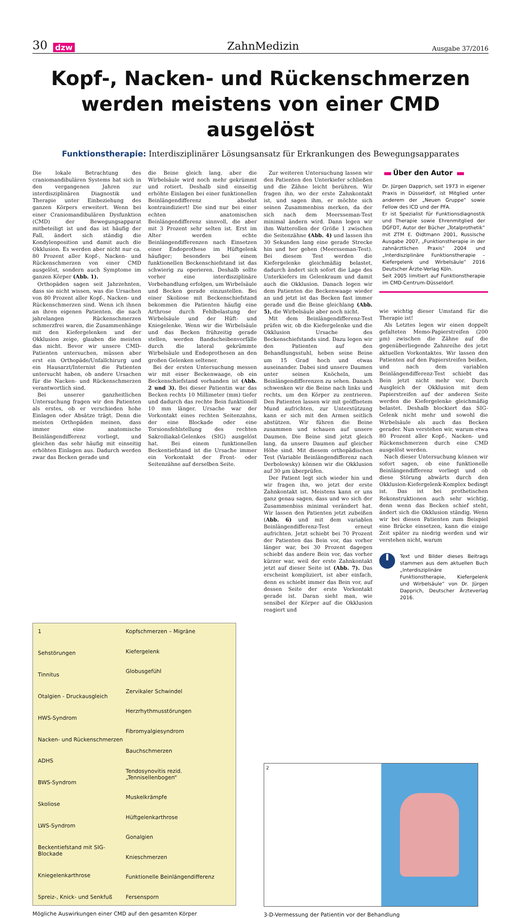30 dzw ZahnMedizin Ausgabe 37/2016
Kopf-, Nacken- und Rückenschmerzen
werden meistens von einer CMD ausgelöst
Funktionstherapie: Interdisziplinärer Lösungsansatz für Erkrankungen des Bewegungsapparates
Die lokale Betrachtung des craniomandibulären Systems hat sich in den vergangenen Jahren zur interdisziplinären Diagnostik und Therapie unter Einbeziehung des ganzen Körpers erweitert. Wenn bei einer Craniomandibulären Dysfunktion (CMD) der Bewegungsapparat mitbeteiligt ist und das ist häufig der Fall, ändert sich ständig die Kondylenposition und damit auch die Okklusion. Es werden aber nicht nur ca. 80 Prozent aller Kopf-, Nacken- und Rückenschmerzen von einer CMD ausgelöst, sondern auch Symptome im ganzen Körper (Abb. 1).
Orthopäden sagen seit Jahrzehnten, dass sie nicht wissen, was die Ursachen von 80 Prozent aller Kopf-, Nacken- und Rückenschmerzen sind. Wenn ich ihnen an ihren eigenen Patienten, die nach jahrelangen Rückenschmerzen schmerzfrei waren, die Zusammenhänge mit den Kiefergelenken und der Okklusion zeige, glauben die meisten das nicht. Bevor wir unsere CMD-Patienten untersuchen, müssen aber erst ein Orthopäde/Unfallchirurg und ein Hausarzt/Internist die Patienten untersucht haben, ob andere Ursachen für die Nacken- und Rückenschmerzen verantwortlich sind.
Bei unserer ganzheitlichen Untersuchung fragen wir den Patienten als erstes, ob er verschieden hohe Einlagen oder Absätze trägt. Denn die meisten Orthopäden meinen, dass immer eine anatomische Beinlängendifferenz vorliegt, und gleichen das sehr häufig mit einseitig erhöhten Einlagen aus. Dadurch werden zwar das Becken gerade und
die Beine gleich lang, aber die Wirbelsäule wird noch mehr gekrümmt und rotiert. Deshalb sind einseitig erhöhte Einlagen bei einer funktionellen Beinlängendifferenz absolut kontraindiziert! Die sind nur bei einer echten anatomischen Beinlängendifferenz sinnvoll, die aber mit 3 Prozent sehr selten ist. Erst im Alter werden echte Beinlängendifferenzen nach Einsetzen einer Endoprothese im Hüftgelenk häufiger; besonders bei einem funktionellen Beckenschiefstand ist das schwierig zu operieren. Deshalb sollte vorher eine interdisziplinäre Vorbehandlung erfolgen, um Wirbelsäule und Becken gerade einzustellen. Bei einer Skoliose mit Beckenschiefstand bekommen die Patienten häufig eine Arthrose durch Fehlbelastung der Wirbelsäule und der Hüft- und Kniegelenke. Wenn wir die Wirbelsäule und das Becken frühzeitig gerade stellen, werden Bandscheibenvorfälle durch die lateral gekrümmte Wirbelsäule und Endoprothesen an den großen Gelenken seltener.
Bei der ersten Untersuchung messen wir mit einer Beckenwaage, ob ein Beckenschiefstand vorhanden ist (Abb. 2 und 3). Bei dieser Patientin war das Becken rechts 10 Millimeter (mm) tiefer und dadurch das rechte Bein funktionell 10 mm länger. Ursache war der Vorkontakt eines rechten Seitenzahns, der eine Blockade oder eine Torsionsfehlstellung des rechten Sakroiliakal-Gelenkes (SIG) ausgelöst hat. Bei einem funktionellen Beckentiefstand ist die Ursache immer ein Vorkontakt der Front- oder Seitenzähne auf derselben Seite.
Zur weiteren Untersuchung lassen wir den Patienten den Unterkiefer schließen und die Zähne leicht berühren. Wir fragen ihn, wo der erste Zahnkontakt ist, und sagen ihm, er möchte sich seinen Zusammenbiss merken, da der sich nach dem Meersseman-Test minimal ändern wird. Dann legen wir ihm Watterollen der Größe 1 zwischen die Seitenzähne (Abb. 4) und lassen ihn 30 Sekunden lang eine gerade Strecke hin und her gehen (Meersseman-Test). Bei diesem Test werden die Kiefergelenke gleichmäßig belastet, dadurch ändert sich sofort die Lage des Unterkiefers im Gelenkraum und damit auch die Okklusion. Danach legen wir dem Patienten die Beckenwaage wieder an und jetzt ist das Becken fast immer gerade und die Beine gleichlang (Abb. 5), die Wirbelsäule aber noch nicht.
Mit dem Beinlängendifferenz-Test prüfen wir, ob die Kiefergelenke und die Okklusion Ursache des Beckenschiefstands sind. Dazu legen wir den Patienten auf den Behandlungsstuhl, heben seine Beine um 15 Grad hoch und etwas auseinander. Dabei sind unsere Daumen unter seinen Knöcheln, um Beinlängendifferenzen zu sehen. Danach schwenken wir die Beine nach links und rechts, um den Körper zu zentrieren. Den Patienten lassen wir mit geöffnetem Mund aufrichten, zur Unterstützung kann er sich mit den Armen seitlich abstützen. Wir führen die Beine zusammen und schauen auf unsere Daumen. Die Beine sind jetzt gleich lang, da unsere Daumen auf gleicher Höhe sind. Mit diesem orthopädischen Test (Variable Beinlängendifferenz nach Derbolowsky) können wir die Okklusion auf 30 µm überprüfen.
Der Patient legt sich wieder hin und wir fragen ihn, wo jetzt der erste Zahnkontakt ist. Meistens kann er uns ganz genau sagen, dass und wo sich der Zusammenbiss minimal verändert hat. Wir lassen den Patienten jetzt zubeißen (Abb. 6) und mit dem variablen Beinlängendifferenz-Test erneut aufrichten. Jetzt schiebt bei 70 Prozent der Patienten das Bein vor, das vorher länger war, bei 30 Prozent dagegen schiebt das andere Bein vor, das vorher kürzer war, weil der erste Zahnkontakt jetzt auf dieser Seite ist (Abb. 7). Das erscheint kompliziert, ist aber einfach, denn es schiebt immer das Bein vor, auf dessen Seite der erste Vorkontakt gerade ist. Daran sieht man, wie sensibel der Körper auf die Okklusion reagiert und
Über den Autor
Dr. Jürgen Dapprich, seit 1973 in eigener Praxis in Düsseldorf, ist Mitglied unter anderem der „Neuen Gruppe“ sowie Fellow des ICD und der PFA.
Er ist Spezialist für Funktionsdiagnostik und Therapie sowie Ehrenmitglied der DGFDT, Autor der Bücher „Totalprothetik“ mit ZTM E. Oidtmann 2001, Russische Ausgabe 2007, „Funktionstherapie in der zahnärztlichen Praxis“ 2004 und „Interdisziplinäre Funktionstherapie – Kiefergelenk und Wirbelsäule“ 2016 Deutscher Ärzte-Verlag Köln.
Seit 2005 limitiert auf Funktionstherapie im CMD-Centrum-Düsseldorf.
wie wichtig dieser Umstand für die Therapie ist!
Als Letztes legen wir einen doppelt gefalteten Memo-Papierstreifen (200 µm) zwischen die Zähne auf die gegenüberliegende Zahnreihe des jetzt aktuellen Vorkontaktes. Wir lassen den Patienten auf den Papierstreifen beißen, und nach dem variablen Beinlängendifferenz-Test schiebt das Bein jetzt nicht mehr vor. Durch Ausgleich der Okklusion mit dem Papierstreifen auf der anderen Seite werden die Kiefergelenke gleichmäßig belastet. Deshalb blockiert das SIG-Gelenk nicht mehr und sowohl die Wirbelsäule als auch das Becken gerader. Nun verstehen wir, warum etwa 80 Prozent aller Kopf-, Nacken- und Rückenschmerzen durch eine CMD ausgelöst werden.
Nach dieser Untersuchung können wir sofort sagen, ob eine funktionelle Beinlängendifferenz vorliegt und ob diese Störung abwärts durch den Okklusion-Kiefergelenk-Komplex bedingt ist. Das ist bei prothetischen Rekonstruktionen auch sehr wichtig, denn wenn das Becken schief steht, ändert sich die Okklusion ständig. Wenn wir bei diesen Patienten zum Beispiel eine Brücke einsetzen, kann die einige Zeit später zu niedrig werden und wir verstehen nicht, warum
i
Text und Bilder dieses Beitrags stammen aus dem aktuellen Buch „Interdisziplinäre Funktionstherapie, Kiefergelenk und Wirbelsäule“ von Dr. Jürgen Dapprich, Deutscher Ärzteverlag 2016.
1
Sehstörungen
Tinnitus
Otalgien - Druckausgleich
HWS-Syndrom
Nacken- und Rückenschmerzen
ADHS
BWS-Syndrom
Skoliose
LWS-Syndrom
Beckentiefstand mit SIG-Blockade
Kniegelenkarthrose
Spreiz-, Knick- und Senkfuß
Kopfschmerzen – Migräne
Kiefergelenk
Globusgefühl
Zervikaler Schwindel
Herzrhythmusstörungen
Fibromyalgiesyndrom
Bauchschmerzen
Tendosynovitis rezid. „Tennisellenbogen“Muskelkrämpfe
Hüftgelenkarthrose
Gonalgien
Knieschmerzen
Funktionelle Beinlängendifferenz
Fersensporn
Mögliche Auswirkungen einer CMD auf den gesamten Körper
2
3-D-Vermessung der Patientin vor der Behandlung